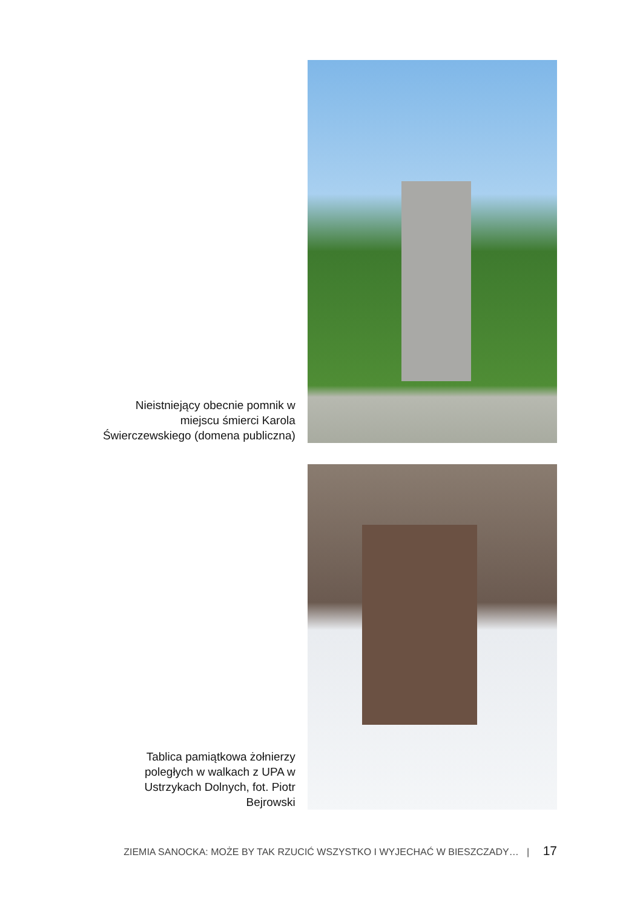Nieistniejący obecnie pomnik w miejscu śmierci Karola Świerczewskiego (domena publiczna)
Tablica pamiątkowa żołnierzy poległych w walkach z UPA w Ustrzykach Dolnych, fot. Piotr Bejrowski
ZIEMIA SANOCKA: MOŻE BY TAK RZUCIĆ WSZYSTKO I WYJECHAĆ W BIESZCZADY… | 17